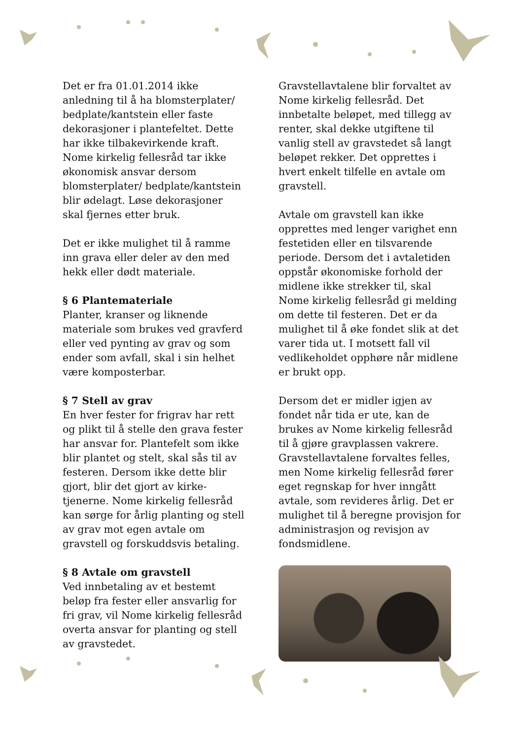Det er fra 01.01.2014 ikke anledning til å ha blomsterplater/ bedplate/kantstein eller faste dekorasjoner i plantefeltet. Dette har ikke tilbakevirkende kraft. Nome kirkelig fellesråd tar ikke økonomisk ansvar dersom blomsterplater/ bedplate/kantstein blir ødelagt. Løse dekorasjoner skal fjernes etter bruk.
Det er ikke mulighet til å ramme inn grava eller deler av den med hekk eller dødt materiale.
§ 6 Plantemateriale
Planter, kranser og liknende materiale som brukes ved gravferd eller ved pynting av grav og som ender som avfall, skal i sin helhet være komposterbar.
§ 7 Stell av grav
En hver fester for frigrav har rett og plikt til å stelle den grava fester har ansvar for. Plantefelt som ikke blir plantet og stelt, skal sås til av festeren. Dersom ikke dette blir gjort, blir det gjort av kirke-tjenerne. Nome kirkelig fellesråd kan sørge for årlig planting og stell av grav mot egen avtale om gravstell og forskuddsvis betaling.
§ 8 Avtale om gravstell
Ved innbetaling av et bestemt beløp fra fester eller ansvarlig for fri grav, vil Nome kirkelig fellesråd overta ansvar for planting og stell av gravstedet.
Gravstellavtalene blir forvaltet av Nome kirkelig fellesråd. Det innbetalte beløpet, med tillegg av renter, skal dekke utgiftene til vanlig stell av gravstedet så langt beløpet rekker. Det opprettes i hvert enkelt tilfelle en avtale om gravstell.
Avtale om gravstell kan ikke opprettes med lenger varighet enn festetiden eller en tilsvarende periode. Dersom det i avtaletiden oppstår økonomiske forhold der midlene ikke strekker til, skal Nome kirkelig fellesråd gi melding om dette til festeren. Det er da mulighet til å øke fondet slik at det varer tida ut. I motsett fall vil vedlikeholdet opphøre når midlene er brukt opp.
Dersom det er midler igjen av fondet når tida er ute, kan de brukes av Nome kirkelig fellesråd til å gjøre gravplassen vakrere. Gravstellavtalene forvaltes felles, men Nome kirkelig fellesråd fører eget regnskap for hver inngått avtale, som revideres årlig. Det er mulighet til å beregne provisjon for administrasjon og revisjon av fondsmidlene.